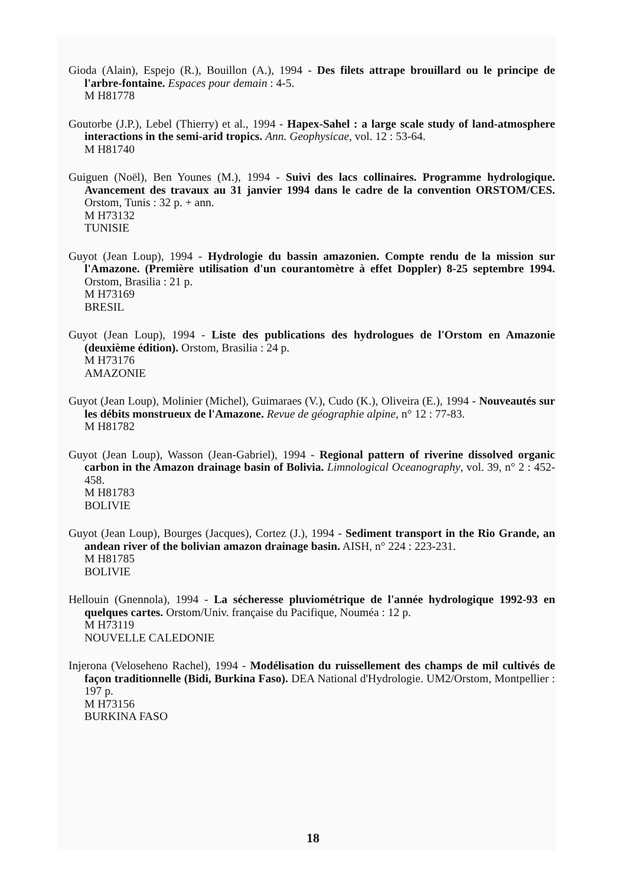Gioda (Alain), Espejo (R.), Bouillon (A.), 1994 - Des filets attrape brouillard ou le principe de l'arbre-fontaine. Espaces pour demain : 4-5.
M H81778
Goutorbe (J.P.), Lebel (Thierry) et al., 1994 - Hapex-Sahel : a large scale study of land-atmosphere interactions in the semi-arid tropics. Ann. Geophysicae, vol. 12 : 53-64.
M H81740
Guiguen (Noël), Ben Younes (M.), 1994 - Suivi des lacs collinaires. Programme hydrologique. Avancement des travaux au 31 janvier 1994 dans le cadre de la convention ORSTOM/CES. Orstom, Tunis : 32 p. + ann.
M H73132
TUNISIE
Guyot (Jean Loup), 1994 - Hydrologie du bassin amazonien. Compte rendu de la mission sur l'Amazone. (Première utilisation d'un courantomètre à effet Doppler) 8-25 septembre 1994. Orstom, Brasilia : 21 p.
M H73169
BRESIL
Guyot (Jean Loup), 1994 - Liste des publications des hydrologues de l'Orstom en Amazonie (deuxième édition). Orstom, Brasilia : 24 p.
M H73176
AMAZONIE
Guyot (Jean Loup), Molinier (Michel), Guimaraes (V.), Cudo (K.), Oliveira (E.), 1994 - Nouveautés sur les débits monstrueux de l'Amazone. Revue de géographie alpine, n° 12 : 77-83.
M H81782
Guyot (Jean Loup), Wasson (Jean-Gabriel), 1994 - Regional pattern of riverine dissolved organic carbon in the Amazon drainage basin of Bolivia. Limnological Oceanography, vol. 39, n° 2 : 452-458.
M H81783
BOLIVIE
Guyot (Jean Loup), Bourges (Jacques), Cortez (J.), 1994 - Sediment transport in the Rio Grande, an andean river of the bolivian amazon drainage basin. AISH, n° 224 : 223-231.
M H81785
BOLIVIE
Hellouin (Gnennola), 1994 - La sécheresse pluviométrique de l'année hydrologique 1992-93 en quelques cartes. Orstom/Univ. française du Pacifique, Nouméa : 12 p.
M H73119
NOUVELLE CALEDONIE
Injerona (Veloseheno Rachel), 1994 - Modélisation du ruissellement des champs de mil cultivés de façon traditionnelle (Bidi, Burkina Faso). DEA National d'Hydrologie. UM2/Orstom, Montpellier : 197 p.
M H73156
BURKINA FASO
18